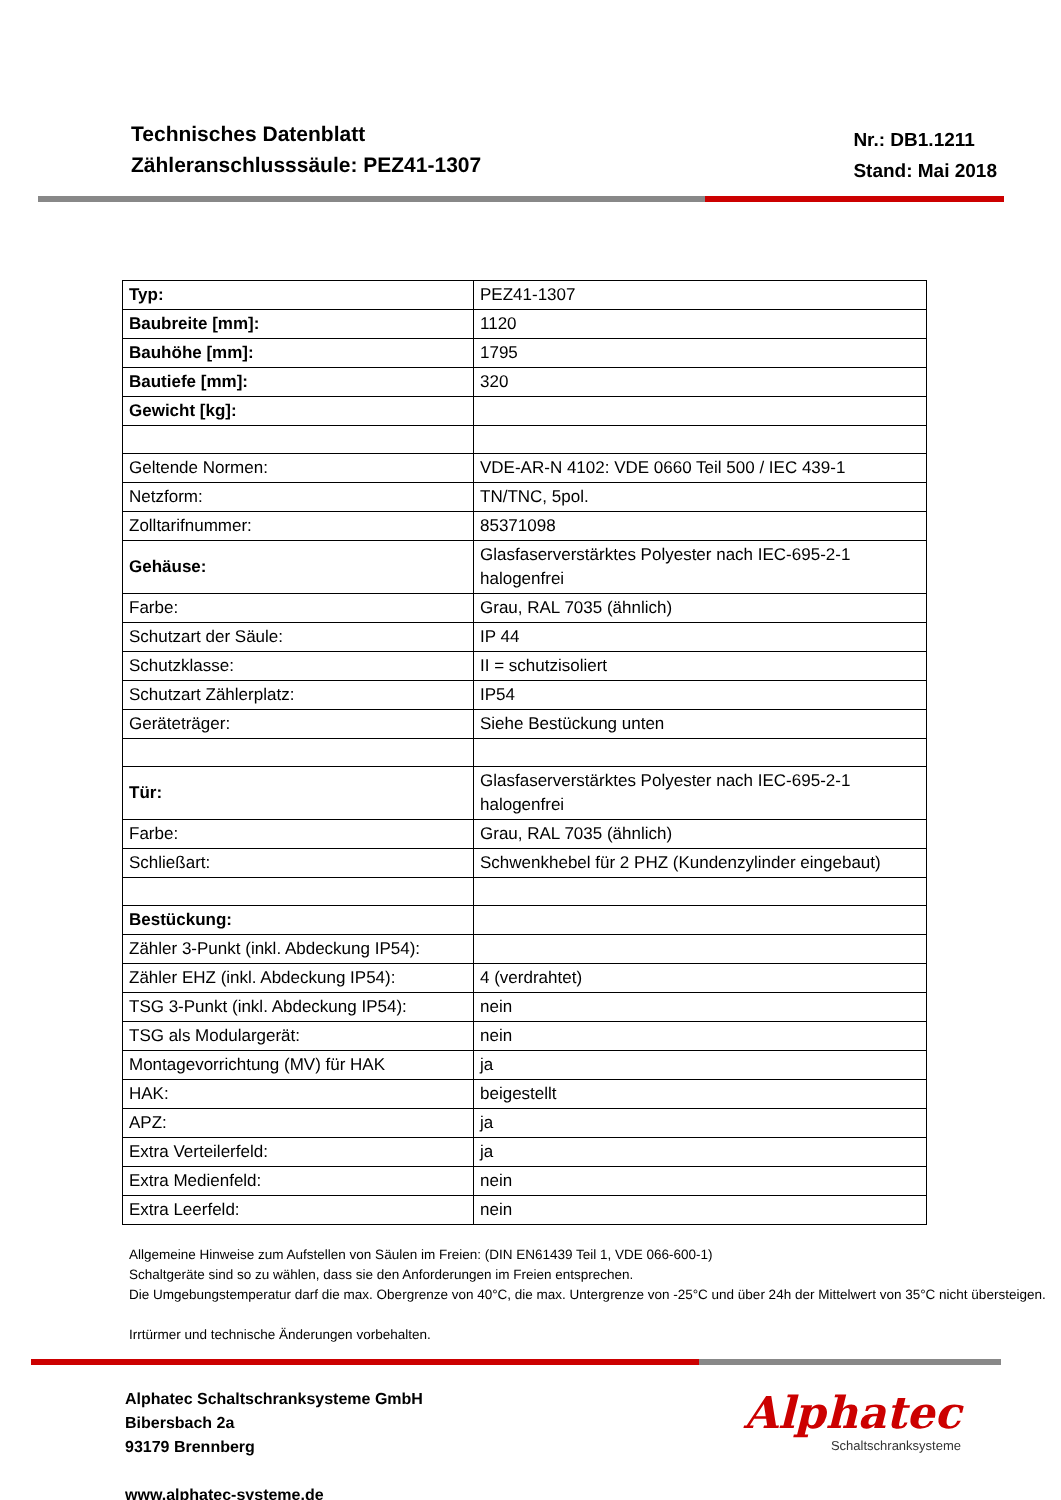Technisches Datenblatt
Zähleranschlusssäule: PEZ41-1307
Nr.: DB1.1211
Stand: Mai 2018
| Typ: | PEZ41-1307 |
| Baubreite [mm]: | 1120 |
| Bauhöhe [mm]: | 1795 |
| Bautiefe [mm]: | 320 |
| Gewicht [kg]: | |
| Geltende Normen: | VDE-AR-N 4102: VDE 0660 Teil 500 / IEC 439-1 |
| Netzform: | TN/TNC, 5pol. |
| Zolltarifnummer: | 85371098 |
| Gehäuse: | Glasfaserverstärktes Polyester nach IEC-695-2-1 halogenfrei |
| Farbe: | Grau, RAL 7035 (ähnlich) |
| Schutzart der Säule: | IP 44 |
| Schutzklasse: | II = schutzisoliert |
| Schutzart Zählerplatz: | IP54 |
| Geräteträger: | Siehe Bestückung unten |
| Tür: | Glasfaserverstärktes Polyester nach IEC-695-2-1 halogenfrei |
| Farbe: | Grau, RAL 7035 (ähnlich) |
| Schließart: | Schwenkhebel für 2 PHZ (Kundenzylinder eingebaut) |
| Bestückung: | |
| Zähler 3-Punkt (inkl. Abdeckung IP54): | |
| Zähler EHZ (inkl. Abdeckung IP54): | 4 (verdrahtet) |
| TSG 3-Punkt (inkl. Abdeckung IP54): | nein |
| TSG als Modulargerät: | nein |
| Montagevorrichtung (MV) für HAK | ja |
| HAK: | beigestellt |
| APZ: | ja |
| Extra Verteilerfeld: | ja |
| Extra Medienfeld: | nein |
| Extra Leerfeld: | nein |
Allgemeine Hinweise zum Aufstellen von Säulen im Freien: (DIN EN61439 Teil 1, VDE 066-600-1)
Schaltgeräte sind so zu wählen, dass sie den Anforderungen im Freien entsprechen.
Die Umgebungstemperatur darf die max. Obergrenze von 40°C, die max. Untergrenze von -25°C und über 24h der Mittelwert von 35°C nicht übersteigen.
Irrtürmer und technische Änderungen vorbehalten.
Alphatec Schaltschranksysteme GmbH
Bibersbach 2a
93179 Brennberg
www.alphatec-systeme.de
Alphatec
Schaltschranksysteme